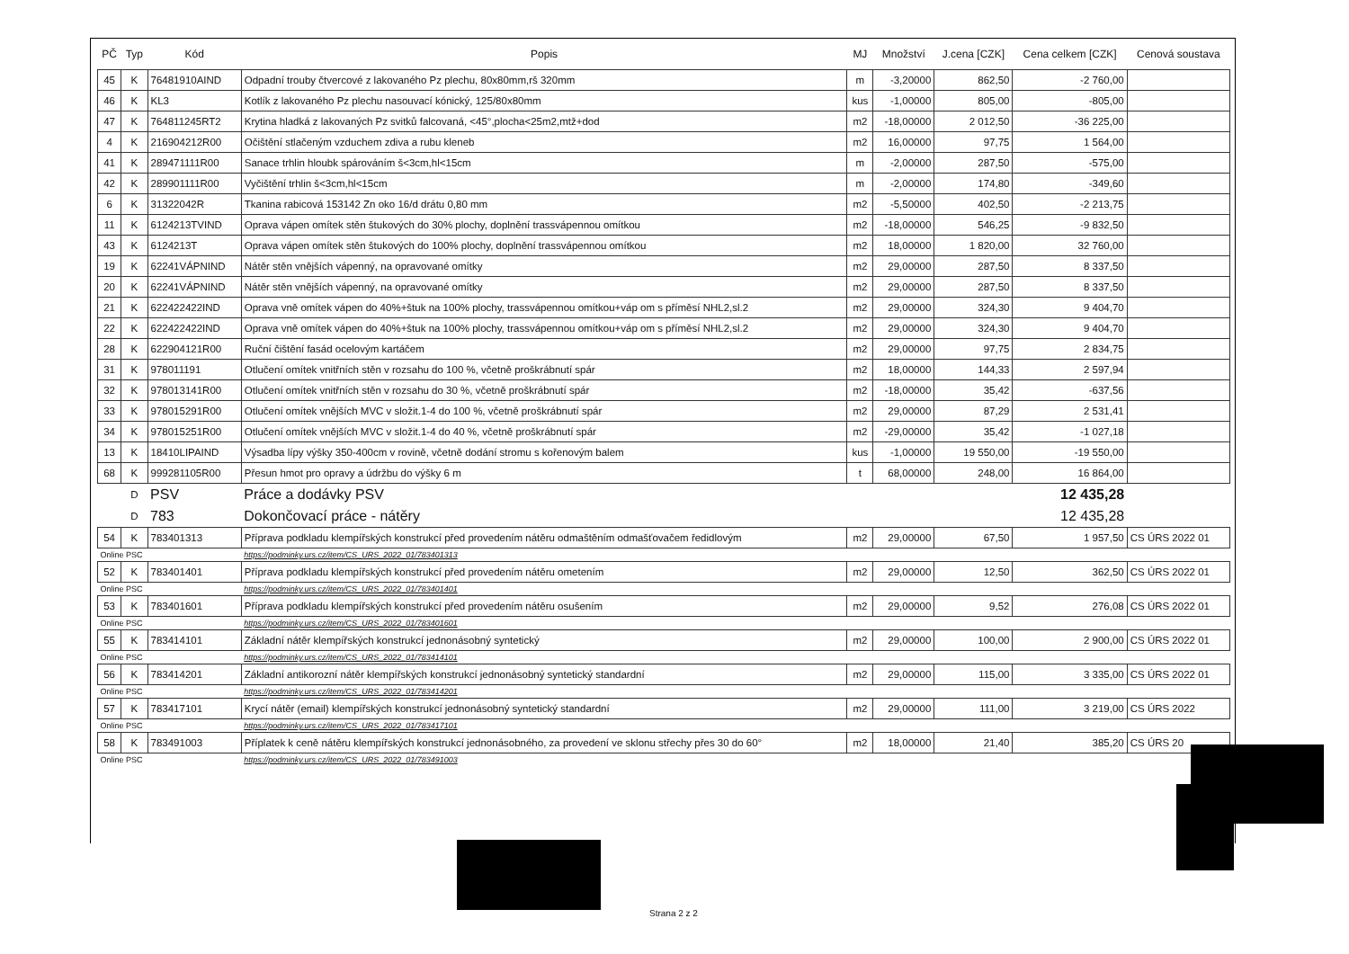| PČ | Typ | Kód | Popis | MJ | Množství | J.cena [CZK] | Cena celkem [CZK] | Cenová soustava |
| --- | --- | --- | --- | --- | --- | --- | --- | --- |
| 45 | K | 76481910AIND | Odpadní trouby čtvercové z lakovaného Pz plechu, 80x80mm,rš 320mm | m | -3,20000 | 862,50 | -2 760,00 | |
| 46 | K | KL3 | Kotlík z lakovaného Pz plechu nasouvací kónický, 125/80x80mm | kus | -1,00000 | 805,00 | -805,00 | |
| 47 | K | 764811245RT2 | Krytina hladká z lakovaných Pz svitků falcovaná, <45°,plocha<25m2,mtž+dod | m2 | -18,00000 | 2 012,50 | -36 225,00 | |
| 4 | K | 216904212R00 | Očištění stlačeným vzduchem zdiva a rubu kleneb | m2 | 16,00000 | 97,75 | 1 564,00 | |
| 41 | K | 289471111R00 | Sanace trhlin hloubk spárováním š<3cm,hl<15cm | m | -2,00000 | 287,50 | -575,00 | |
| 42 | K | 289901111R00 | Vyčištění trhlin š<3cm,hl<15cm | m | -2,00000 | 174,80 | -349,60 | |
| 6 | K | 31322042R | Tkanina rabicová 153142 Zn oko 16/d drátu 0,80 mm | m2 | -5,50000 | 402,50 | -2 213,75 | |
| 11 | K | 6124213TVIND | Oprava vápen omítek stěn štukových do 30% plochy, doplnění trassvápennou omítkou | m2 | -18,00000 | 546,25 | -9 832,50 | |
| 43 | K | 6124213T | Oprava vápen omítek stěn štukových do 100% plochy, doplnění trassvápennou omítkou | m2 | 18,00000 | 1 820,00 | 32 760,00 | |
| 19 | K | 62241VÁPNIND | Nátěr stěn vnějších vápenný, na opravované omítky | m2 | 29,00000 | 287,50 | 8 337,50 | |
| 20 | K | 62241VÁPNIND | Nátěr stěn vnějších vápenný, na opravované omítky | m2 | 29,00000 | 287,50 | 8 337,50 | |
| 21 | K | 622422422IND | Oprava vně omítek vápen do 40%+štuk na 100% plochy, trassvápennou omítkou+váp om s příměsí NHL2,sl.2 | m2 | 29,00000 | 324,30 | 9 404,70 | |
| 22 | K | 622422422IND | Oprava vně omítek vápen do 40%+štuk na 100% plochy, trassvápennou omítkou+váp om s příměsí NHL2,sl.2 | m2 | 29,00000 | 324,30 | 9 404,70 | |
| 28 | K | 622904121R00 | Ruční čištění fasád ocelovým kartáčem | m2 | 29,00000 | 97,75 | 2 834,75 | |
| 31 | K | 978011191 | Otlučení omítek vnitřních stěn v rozsahu do 100 %, včetně proškrábnutí spár | m2 | 18,00000 | 144,33 | 2 597,94 | |
| 32 | K | 978013141R00 | Otlučení omítek vnitřních stěn v rozsahu do 30 %, včetně proškrábnutí spár | m2 | -18,00000 | 35,42 | -637,56 | |
| 33 | K | 978015291R00 | Otlučení omítek vnějších MVC v složit.1-4 do 100 %, včetně proškrábnutí spár | m2 | 29,00000 | 87,29 | 2 531,41 | |
| 34 | K | 978015251R00 | Otlučení omítek vnějších MVC v složit.1-4 do 40 %, včetně proškrábnutí spár | m2 | -29,00000 | 35,42 | -1 027,18 | |
| 13 | K | 18410LIPAIND | Výsadba lípy výšky 350-400cm v rovině, včetně dodání stromu s kořenovým balem | kus | -1,00000 | 19 550,00 | -19 550,00 | |
| 68 | K | 999281105R00 | Přesun hmot pro opravy a údržbu do výšky 6 m | t | 68,00000 | 248,00 | 16 864,00 | |
| | D | PSV | Práce a dodávky PSV | | | | 12 435,28 | |
| | D | 783 | Dokončovací práce - nátěry | | | | 12 435,28 | |
| 54 | K | 783401313 | Příprava podkladu klempířských konstrukcí před provedením nátěru odmaštěním odmašťovačem ředidlovým | m2 | 29,00000 | 67,50 | 1 957,50 | CS ÚRS 2022 01 |
| Online PSC | | | https://podminky.urs.cz/item/CS_URS_2022_01/783401313 | | | | | |
| 52 | K | 783401401 | Příprava podkladu klempířských konstrukcí před provedením nátěru ometením | m2 | 29,00000 | 12,50 | 362,50 | CS ÚRS 2022 01 |
| Online PSC | | | https://podminky.urs.cz/item/CS_URS_2022_01/783401401 | | | | | |
| 53 | K | 783401601 | Příprava podkladu klempířských konstrukcí před provedením nátěru osušením | m2 | 29,00000 | 9,52 | 276,08 | CS ÚRS 2022 01 |
| Online PSC | | | https://podminky.urs.cz/item/CS_URS_2022_01/783401601 | | | | | |
| 55 | K | 783414101 | Základní nátěr klempířských konstrukcí jednonásobný syntetický | m2 | 29,00000 | 100,00 | 2 900,00 | CS ÚRS 2022 01 |
| Online PSC | | | https://podminky.urs.cz/item/CS_URS_2022_01/783414101 | | | | | |
| 56 | K | 783414201 | Základní antikorozní nátěr klempířských konstrukcí jednonásobný syntetický standardní | m2 | 29,00000 | 115,00 | 3 335,00 | CS ÚRS 2022 01 |
| Online PSC | | | https://podminky.urs.cz/item/CS_URS_2022_01/783414201 | | | | | |
| 57 | K | 783417101 | Krycí nátěr (email) klempířských konstrukcí jednonásobný syntetický standardní | m2 | 29,00000 | 111,00 | 3 219,00 | CS ÚRS 2022 |
| Online PSC | | | https://podminky.urs.cz/item/CS_URS_2022_01/783417101 | | | | | |
| 58 | K | 783491003 | Příplatek k ceně nátěru klempířských konstrukcí jednonásobného, za provedení ve sklonu střechy přes 30 do 60° | m2 | 18,00000 | 21,40 | 385,20 | CS ÚRS 20 |
| Online PSC | | | https://podminky.urs.cz/item/CS_URS_2022_01/783491003 | | | | | |
Strana 2 z 2